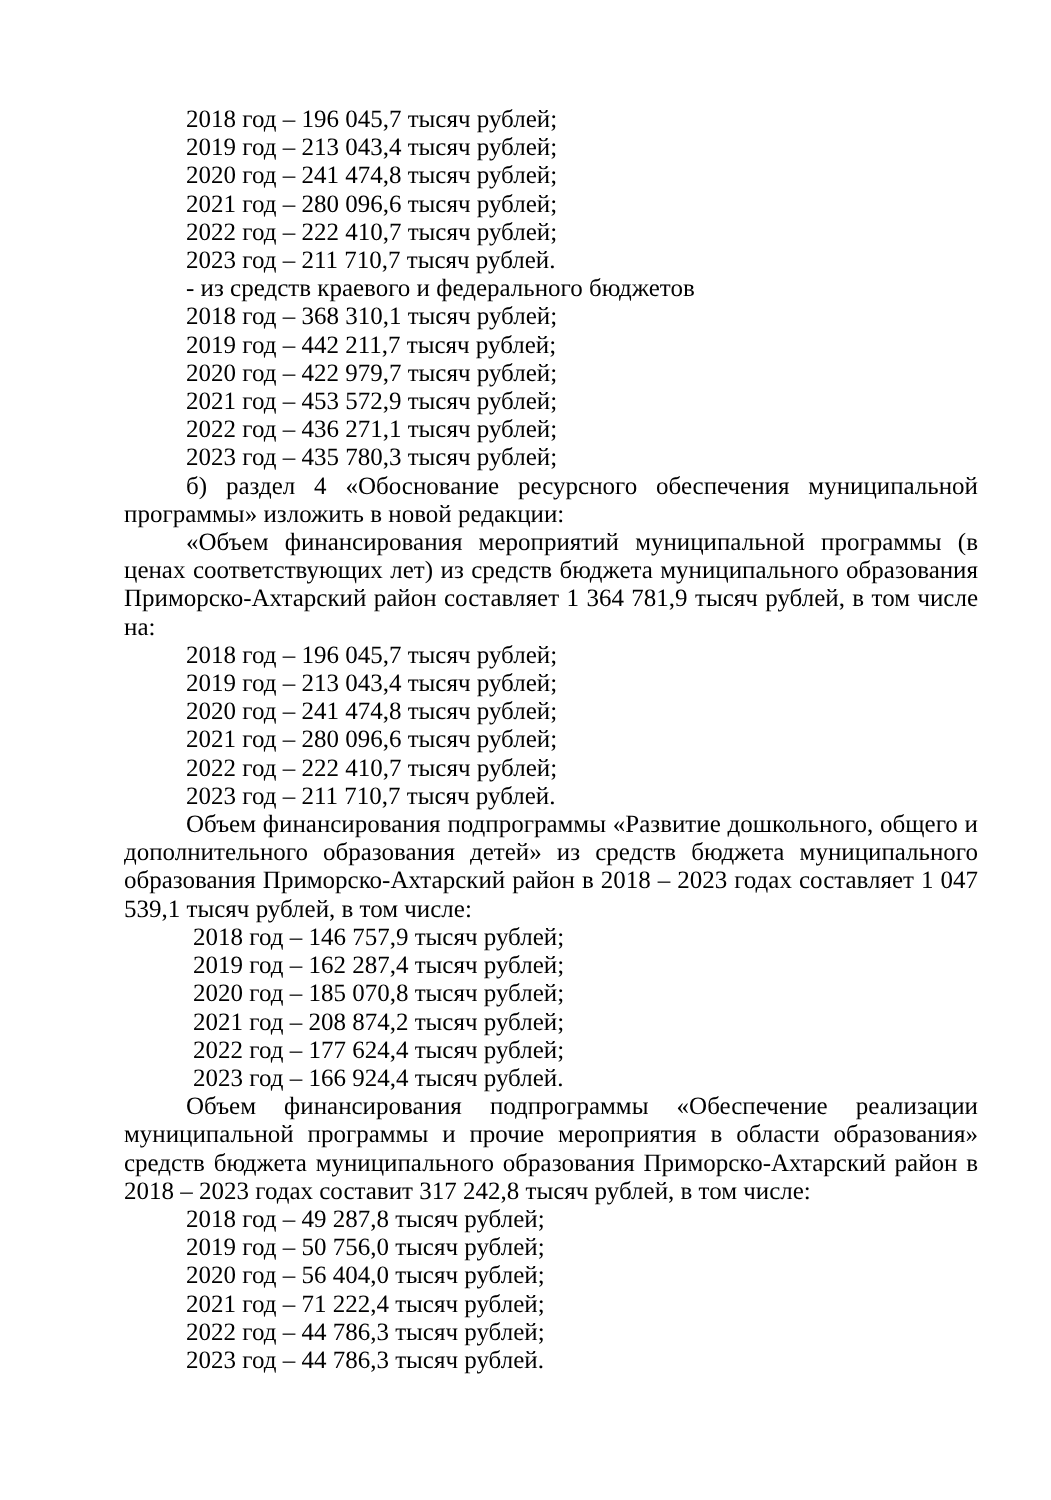2018 год – 196 045,7 тысяч рублей;
2019 год – 213 043,4 тысяч рублей;
2020 год – 241 474,8 тысяч рублей;
2021 год – 280 096,6 тысяч рублей;
2022 год – 222 410,7 тысяч рублей;
2023 год – 211 710,7 тысяч рублей.
- из средств краевого и федерального бюджетов
2018 год – 368 310,1 тысяч рублей;
2019 год – 442 211,7 тысяч рублей;
2020 год – 422 979,7 тысяч рублей;
2021 год – 453 572,9 тысяч рублей;
2022 год – 436 271,1 тысяч рублей;
2023 год – 435 780,3 тысяч рублей;
б) раздел 4 «Обоснование ресурсного обеспечения муниципальной программы» изложить в новой редакции:
«Объем финансирования мероприятий муниципальной программы (в ценах соответствующих лет) из средств бюджета муниципального образования Приморско-Ахтарский район составляет 1 364 781,9 тысяч рублей, в том числе на:
2018 год – 196 045,7 тысяч рублей;
2019 год – 213 043,4 тысяч рублей;
2020 год – 241 474,8 тысяч рублей;
2021 год – 280 096,6 тысяч рублей;
2022 год – 222 410,7 тысяч рублей;
2023 год – 211 710,7 тысяч рублей.
Объем финансирования подпрограммы «Развитие дошкольного, общего и дополнительного образования детей» из средств бюджета муниципального образования Приморско-Ахтарский район в 2018 – 2023 годах составляет 1 047 539,1 тысяч рублей, в том числе:
2018 год – 146 757,9 тысяч рублей;
2019 год – 162 287,4 тысяч рублей;
2020 год – 185 070,8 тысяч рублей;
2021 год – 208 874,2 тысяч рублей;
2022 год – 177 624,4 тысяч рублей;
2023 год – 166 924,4 тысяч рублей.
Объем финансирования подпрограммы «Обеспечение реализации муниципальной программы и прочие мероприятия в области образования» средств бюджета муниципального образования Приморско-Ахтарский район в 2018 – 2023 годах составит 317 242,8 тысяч рублей, в том числе:
2018 год – 49 287,8 тысяч рублей;
2019 год – 50 756,0 тысяч рублей;
2020 год – 56 404,0 тысяч рублей;
2021 год – 71 222,4 тысяч рублей;
2022 год – 44 786,3 тысяч рублей;
2023 год – 44 786,3 тысяч рублей.